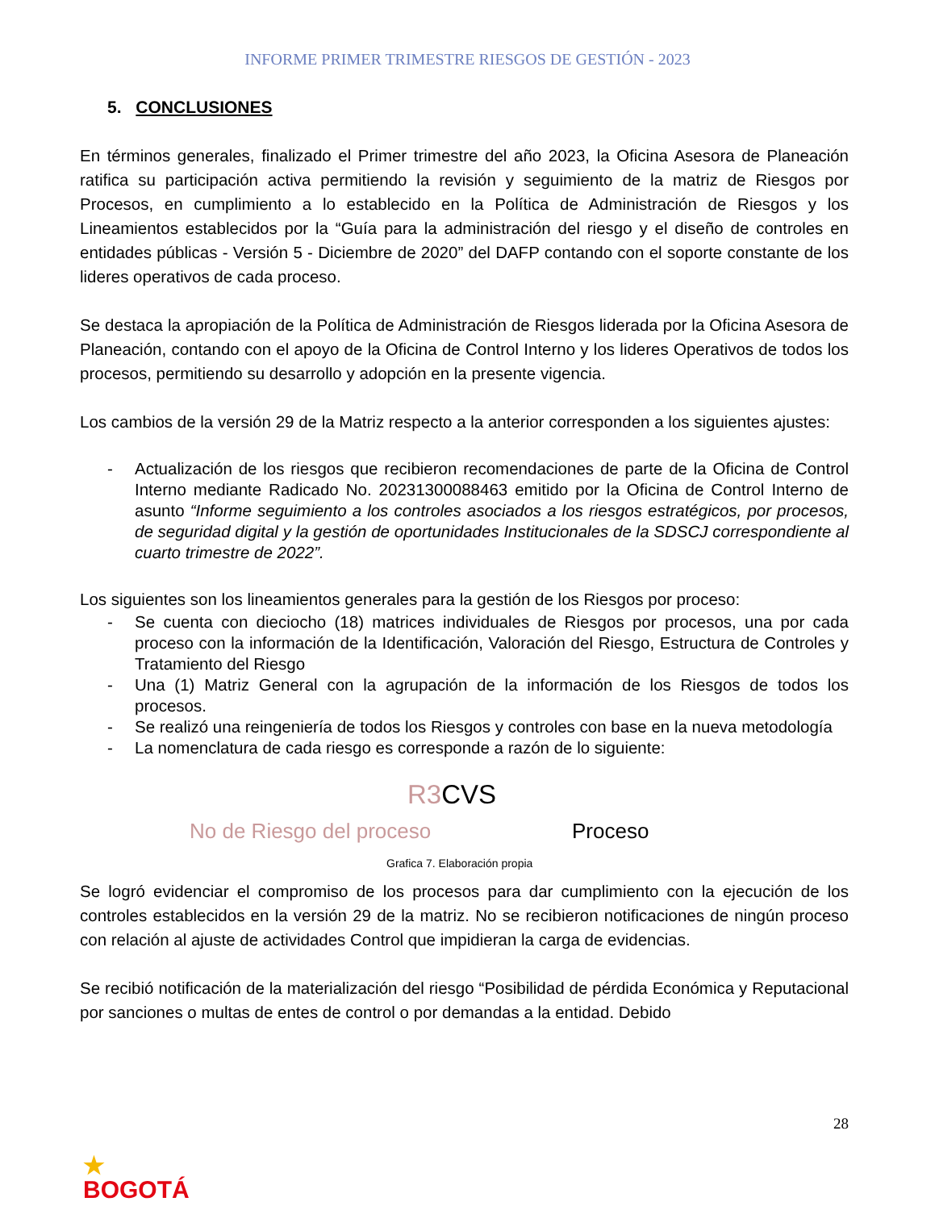INFORME PRIMER TRIMESTRE RIESGOS DE GESTIÓN - 2023
5. CONCLUSIONES
En términos generales, finalizado el Primer trimestre del año 2023, la Oficina Asesora de Planeación ratifica su participación activa permitiendo la revisión y seguimiento de la matriz de Riesgos por Procesos, en cumplimiento a lo establecido en la Política de Administración de Riesgos y los Lineamientos establecidos por la “Guía para la administración del riesgo y el diseño de controles en entidades públicas - Versión 5 - Diciembre de 2020” del DAFP contando con el soporte constante de los lideres operativos de cada proceso.
Se destaca la apropiación de la Política de Administración de Riesgos liderada por la Oficina Asesora de Planeación, contando con el apoyo de la Oficina de Control Interno y los lideres Operativos de todos los procesos, permitiendo su desarrollo y adopción en la presente vigencia.
Los cambios de la versión 29 de la Matriz respecto a la anterior corresponden a los siguientes ajustes:
- Actualización de los riesgos que recibieron recomendaciones de parte de la Oficina de Control Interno mediante Radicado No. 20231300088463 emitido por la Oficina de Control Interno de asunto “Informe seguimiento a los controles asociados a los riesgos estratégicos, por procesos, de seguridad digital y la gestión de oportunidades Institucionales de la SDSCJ correspondiente al cuarto trimestre de 2022”.
Los siguientes son los lineamientos generales para la gestión de los Riesgos por proceso:
- Se cuenta con dieciocho (18) matrices individuales de Riesgos por procesos, una por cada proceso con la información de la Identificación, Valoración del Riesgo, Estructura de Controles y Tratamiento del Riesgo
- Una (1) Matriz General con la agrupación de la información de los Riesgos de todos los procesos.
- Se realizó una reingeniería de todos los Riesgos y controles con base en la nueva metodología
- La nomenclatura de cada riesgo es corresponde a razón de lo siguiente:
R3 CVS
No de Riesgo del proceso Proceso
Grafica 7. Elaboración propia
Se logró evidenciar el compromiso de los procesos para dar cumplimiento con la ejecución de los controles establecidos en la versión 29 de la matriz. No se recibieron notificaciones de ningún proceso con relación al ajuste de actividades Control que impidieran la carga de evidencias.
Se recibió notificación de la materialización del riesgo “Posibilidad de pérdida Económica y Reputacional por sanciones o multas de entes de control o por demandas a la entidad. Debido
28
★
BOGOTÁ